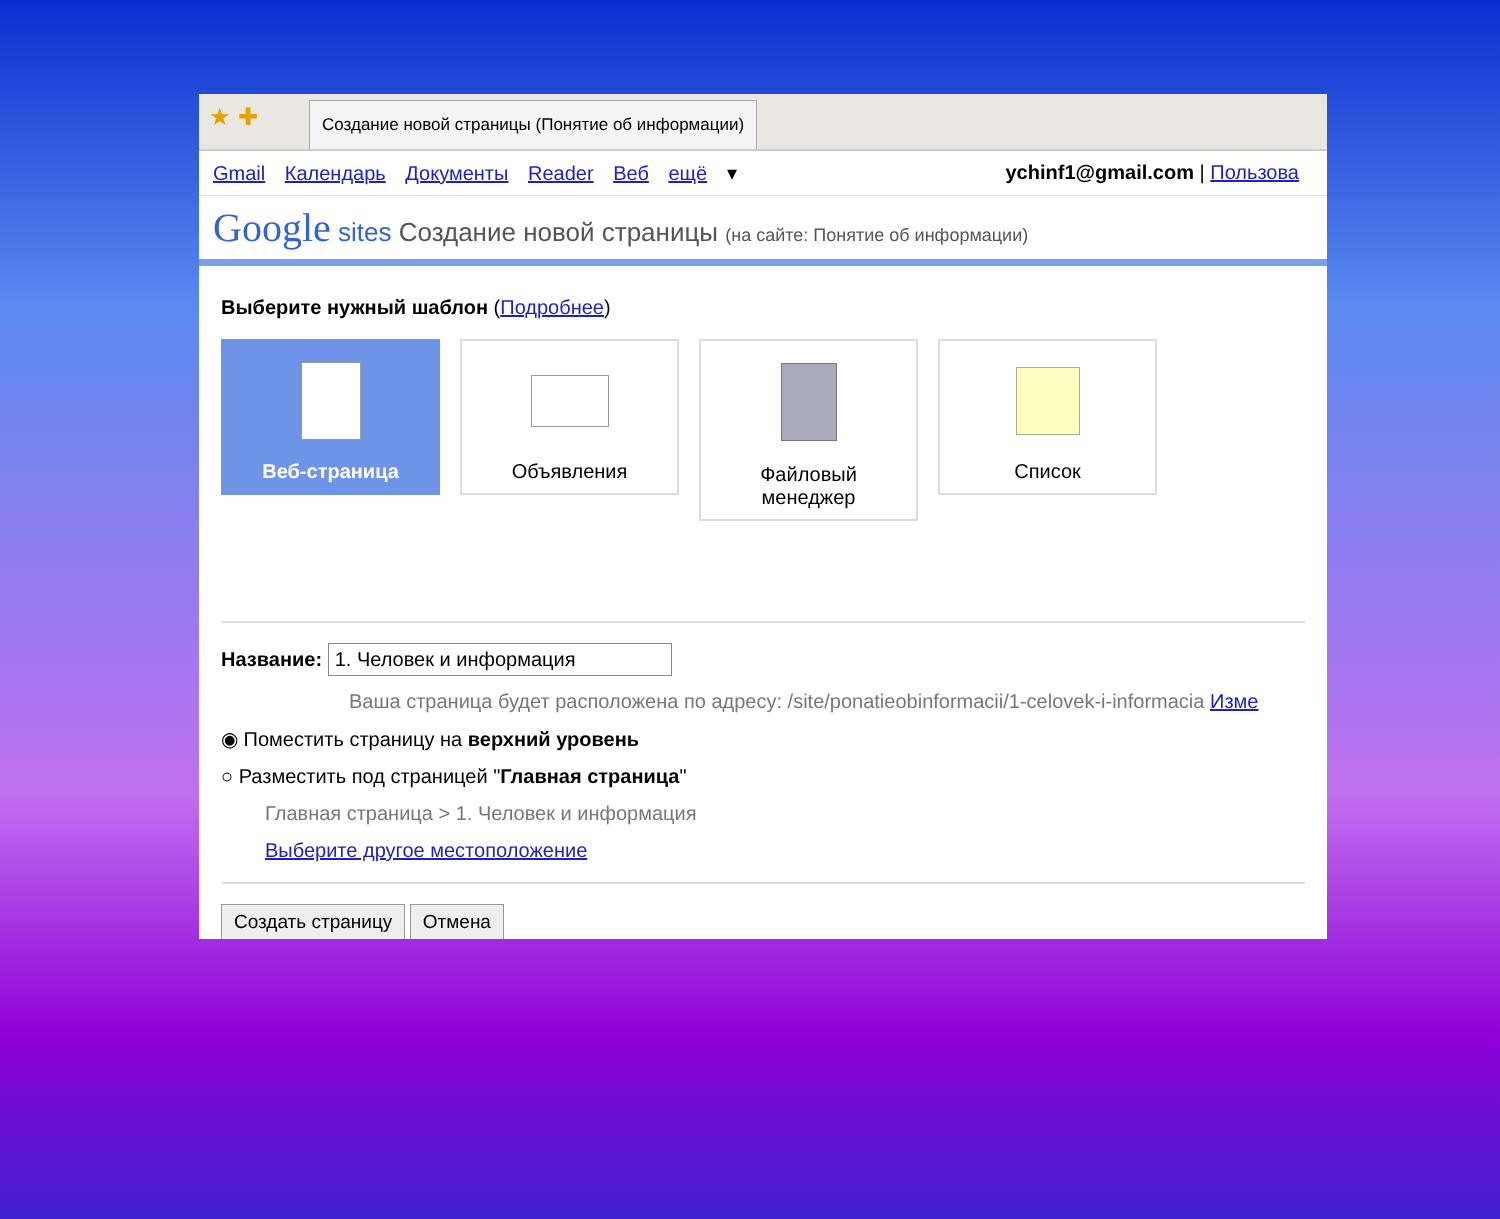★ ✚
Создание новой страницы (Понятие об информации)
Gmail Календарь Документы Reader Веб ещё ▾
ychinf1@gmail.com | Пользова
Google sites Создание новой страницы (на сайте: Понятие об информации)
Выберите нужный шаблон (Подробнее)
Веб-страница Объявления
Файловый
менеджер
Список
Название: 1. Человек и информация
Ваша страница будет расположена по адресу: /site/ponatieobinformacii/1-celovek-i-informacia Изме
◉ Поместить страницу на верхний уровень
○ Разместить под страницей "Главная страница"
Главная страница > 1. Человек и информация
Выберите другое местоположение
Создать страницу Отмена